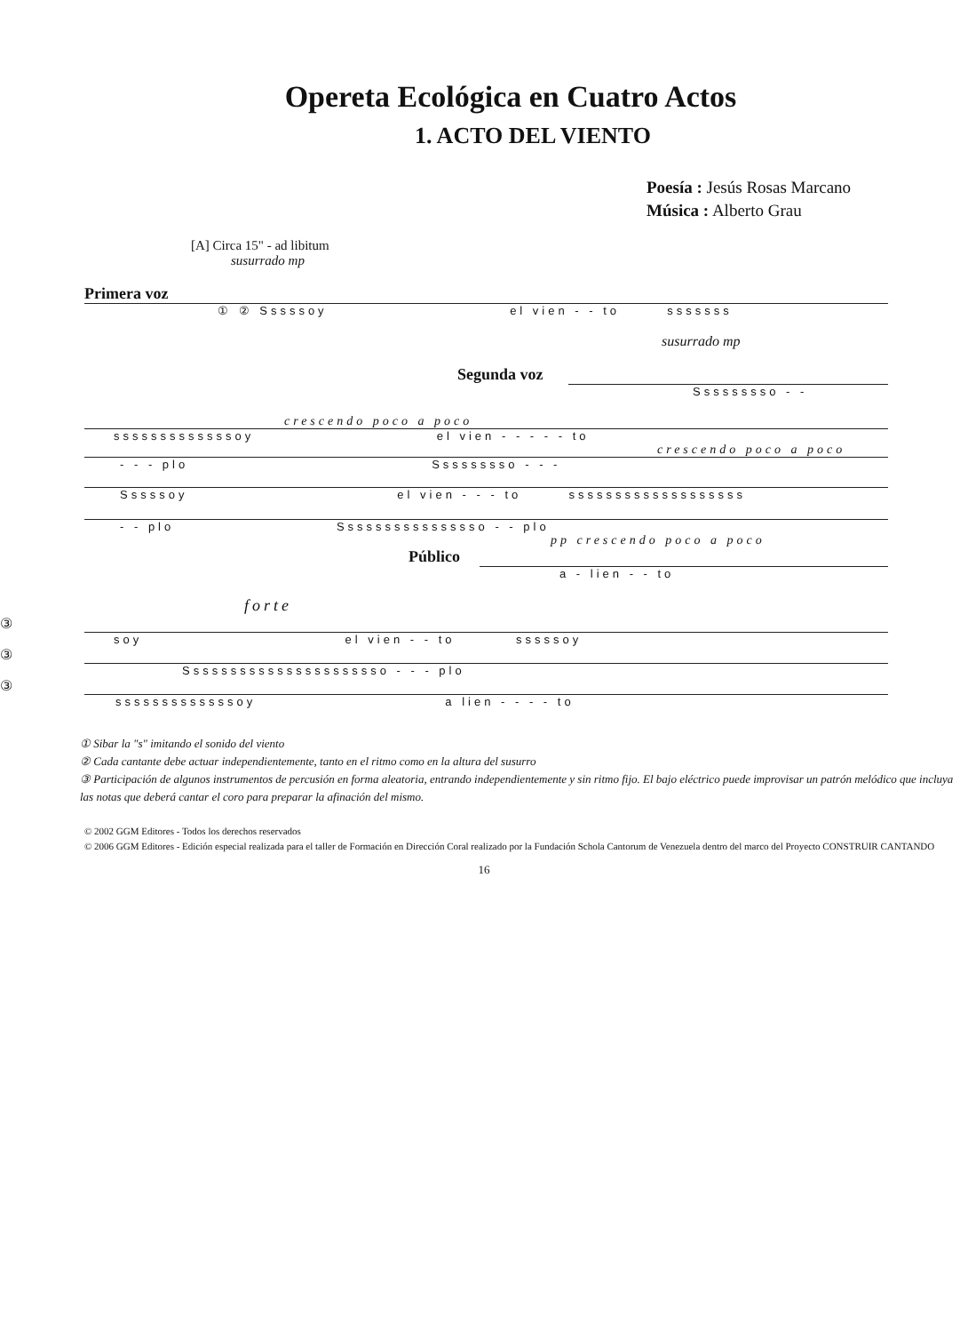Opereta Ecológica en Cuatro Actos
1. ACTO DEL VIENTO
Poesía : Jesús Rosas Marcano
Música : Alberto Grau
[A] Circa 15" - ad libitum
susurrado mp
Primera voz
① ② Sssssoy el vien - - to sssssss
susurrado mp
Segunda voz
Sssssssso - -
crescendo poco a poco
sssssssssssssoy el vien - - - - - to
crescendo poco a poco
- - - plo Sssssssso - - -
Sssssoy el vien - - - to sssssssssssssssssss
- - plo Ssssssssssssssso - - plo
pp crescendo poco a poco
Público
a - lien - - to
forte
③
soy el vien - - to sssssoy
③
Ssssssssssssssssssssso - - - plo
③
sssssssssssssoy a lien - - - - to
① Sibar la "s" imitando el sonido del viento
② Cada cantante debe actuar independientemente, tanto en el ritmo como en la altura del susurro
③ Participación de algunos instrumentos de percusión en forma aleatoria, entrando independientemente y sin ritmo fijo. El bajo eléctrico puede improvisar un patrón melódico que incluya las notas que deberá cantar el coro para preparar la afinación del mismo.
© 2002 GGM Editores - Todos los derechos reservados
© 2006 GGM Editores - Edición especial realizada para el taller de Formación en Dirección Coral realizado por la Fundación Schola Cantorum de Venezuela dentro del marco del Proyecto CONSTRUIR CANTANDO
16